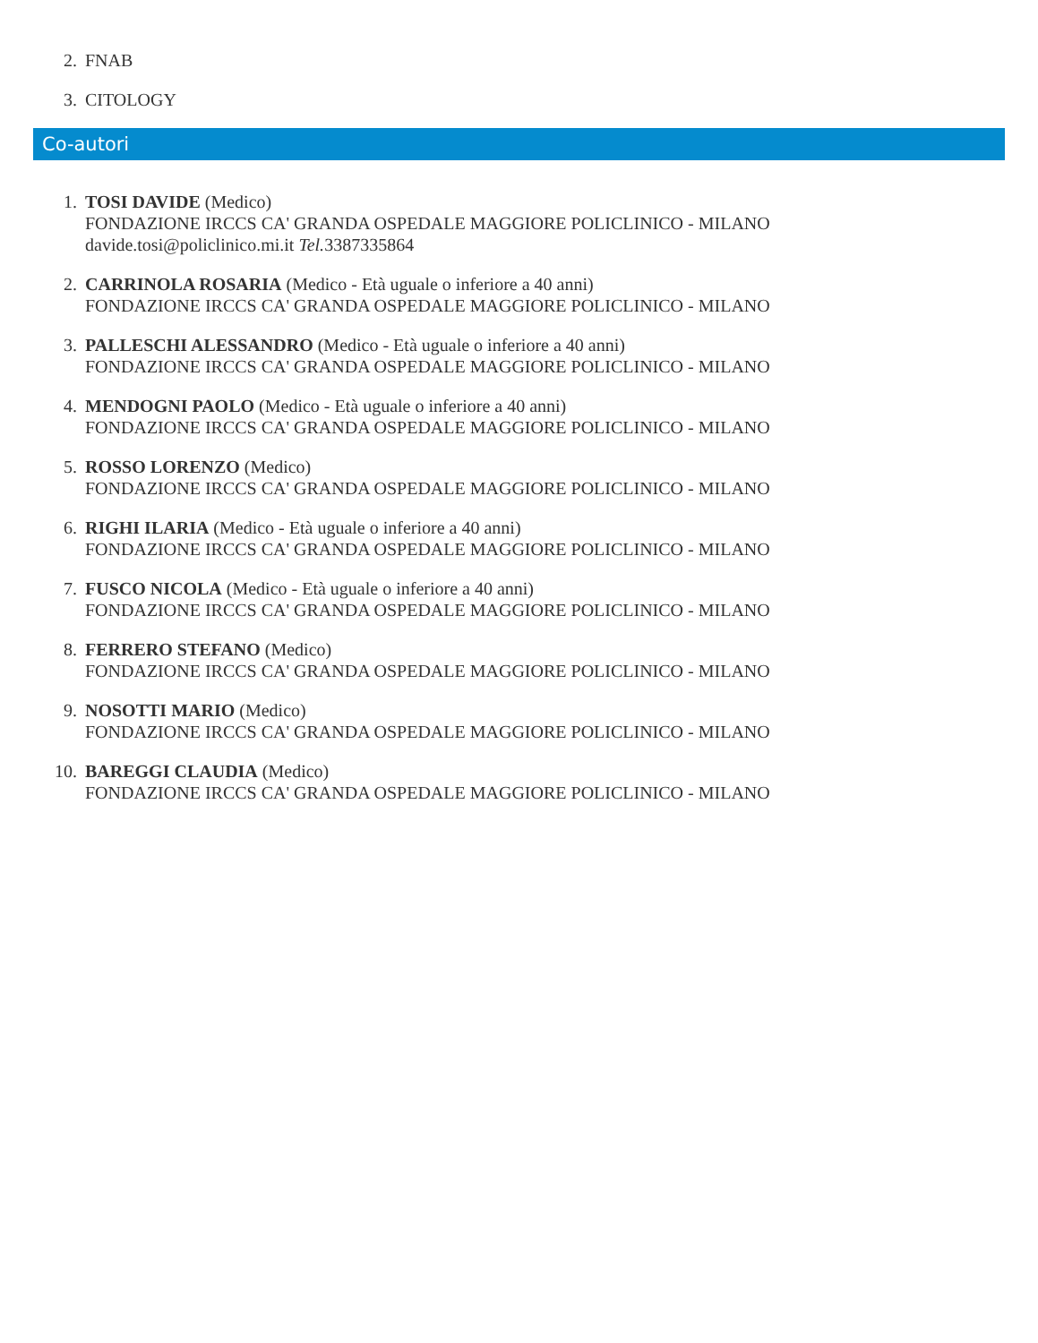2. FNAB
3. CITOLOGY
Co-autori
1. TOSI DAVIDE (Medico)
FONDAZIONE IRCCS CA' GRANDA OSPEDALE MAGGIORE POLICLINICO - MILANO
davide.tosi@policlinico.mi.it Tel. 3387335864
2. CARRINOLA ROSARIA (Medico - Età uguale o inferiore a 40 anni)
FONDAZIONE IRCCS CA' GRANDA OSPEDALE MAGGIORE POLICLINICO - MILANO
3. PALLESCHI ALESSANDRO (Medico - Età uguale o inferiore a 40 anni)
FONDAZIONE IRCCS CA' GRANDA OSPEDALE MAGGIORE POLICLINICO - MILANO
4. MENDOGNI PAOLO (Medico - Età uguale o inferiore a 40 anni)
FONDAZIONE IRCCS CA' GRANDA OSPEDALE MAGGIORE POLICLINICO - MILANO
5. ROSSO LORENZO (Medico)
FONDAZIONE IRCCS CA' GRANDA OSPEDALE MAGGIORE POLICLINICO - MILANO
6. RIGHI ILARIA (Medico - Età uguale o inferiore a 40 anni)
FONDAZIONE IRCCS CA' GRANDA OSPEDALE MAGGIORE POLICLINICO - MILANO
7. FUSCO NICOLA (Medico - Età uguale o inferiore a 40 anni)
FONDAZIONE IRCCS CA' GRANDA OSPEDALE MAGGIORE POLICLINICO - MILANO
8. FERRERO STEFANO (Medico)
FONDAZIONE IRCCS CA' GRANDA OSPEDALE MAGGIORE POLICLINICO - MILANO
9. NOSOTTI MARIO (Medico)
FONDAZIONE IRCCS CA' GRANDA OSPEDALE MAGGIORE POLICLINICO - MILANO
10. BAREGGI CLAUDIA (Medico)
FONDAZIONE IRCCS CA' GRANDA OSPEDALE MAGGIORE POLICLINICO - MILANO